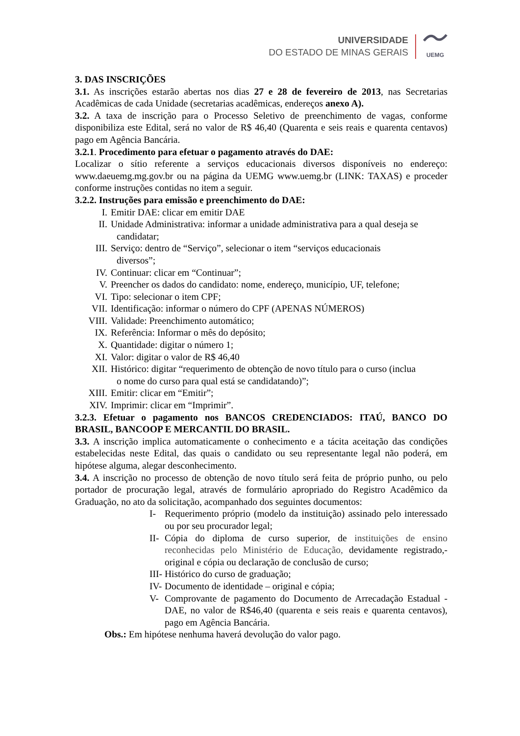UNIVERSIDADE
DO ESTADO DE MINAS GERAIS
UEMG
3. DAS INSCRIÇÕES
3.1. As inscrições estarão abertas nos dias 27 e 28 de fevereiro de 2013, nas Secretarias Acadêmicas de cada Unidade (secretarias acadêmicas, endereços anexo A).
3.2. A taxa de inscrição para o Processo Seletivo de preenchimento de vagas, conforme disponibiliza este Edital, será no valor de R$ 46,40 (Quarenta e seis reais e quarenta centavos) pago em Agência Bancária.
3.2.1. Procedimento para efetuar o pagamento através do DAE:
Localizar o sítio referente a serviços educacionais diversos disponíveis no endereço: www.daeuemg.mg.gov.br ou na página da UEMG www.uemg.br (LINK: TAXAS) e proceder conforme instruções contidas no item a seguir.
3.2.2. Instruções para emissão e preenchimento do DAE:
I. Emitir DAE: clicar em emitir DAE
II. Unidade Administrativa: informar a unidade administrativa para a qual deseja se
candidatar;
III. Serviço: dentro de “Serviço”, selecionar o item “serviços educacionais
diversos”;
IV. Continuar: clicar em “Continuar”;
V. Preencher os dados do candidato: nome, endereço, município, UF, telefone;
VI. Tipo: selecionar o item CPF;
VII. Identificação: informar o número do CPF (APENAS NÚMEROS)
VIII. Validade: Preenchimento automático;
IX. Referência: Informar o mês do depósito;
X. Quantidade: digitar o número 1;
XI. Valor: digitar o valor de R$ 46,40
XII. Histórico: digitar “requerimento de obtenção de novo título para o curso (inclua
o nome do curso para qual está se candidatando)”;
XIII. Emitir: clicar em “Emitir”;
XIV. Imprimir: clicar em “Imprimir”.
3.2.3. Efetuar o pagamento nos BANCOS CREDENCIADOS: ITAÚ, BANCO DO BRASIL, BANCOOP E MERCANTIL DO BRASIL.
3.3. A inscrição implica automaticamente o conhecimento e a tácita aceitação das condições estabelecidas neste Edital, das quais o candidato ou seu representante legal não poderá, em hipótese alguma, alegar desconhecimento.
3.4. A inscrição no processo de obtenção de novo título será feita de próprio punho, ou pelo portador de procuração legal, através de formulário apropriado do Registro Acadêmico da Graduação, no ato da solicitação, acompanhado dos seguintes documentos:
I- Requerimento próprio (modelo da instituição) assinado pelo interessado ou por seu procurador legal;
II-
Cópia do diploma de curso superior, de instituições de ensino reconhecidas pelo Ministério de Educação, devidamente registrado,- original e cópia ou declaração de conclusão de curso;
III-
Histórico do curso de graduação;
IV-
Documento de identidade – original e cópia;
V- Comprovante de pagamento do Documento de Arrecadação Estadual - DAE, no valor de R$46,40 (quarenta e seis reais e quarenta centavos), pago em Agência Bancária.
Obs.: Em hipótese nenhuma haverá devolução do valor pago.